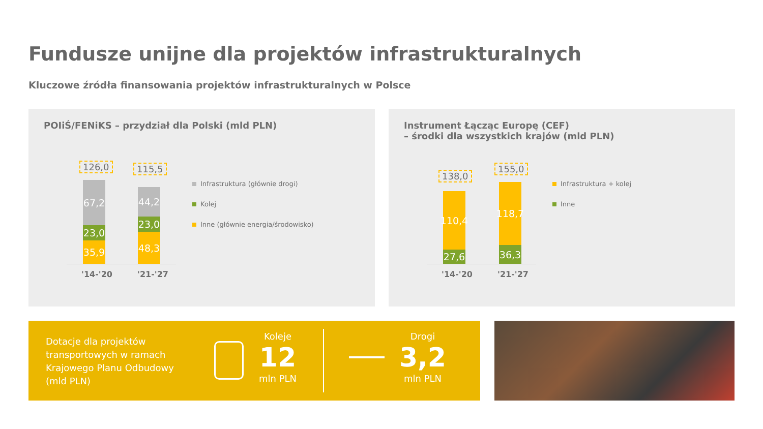Fundusze unijne dla projektów infrastrukturalnych
Kluczowe źródła finansowania projektów infrastrukturalnych w Polsce
POIiŚ/FENiKS – przydział dla Polski (mld PLN)
126,0 115,5
67,2
23,0
35,9
44,2
23,0
48,3
'14-'20 '21-'27
Infrastruktura (głównie drogi)
Kolej
Inne (głównie energia/środowisko)
Instrument Łącząc Europę (CEF)
– środki dla wszystkich krajów (mld PLN)
138,0
155,0
110,4
27,6
118,7
36,3
'14-'20 '21-'27
Infrastruktura + kolej
Inne
Dotacje dla projektów
transportowych w ramach
Krajowego Planu Odbudowy
(mld PLN)
Koleje
12
mln PLN
Drogi
3,2
mln PLN